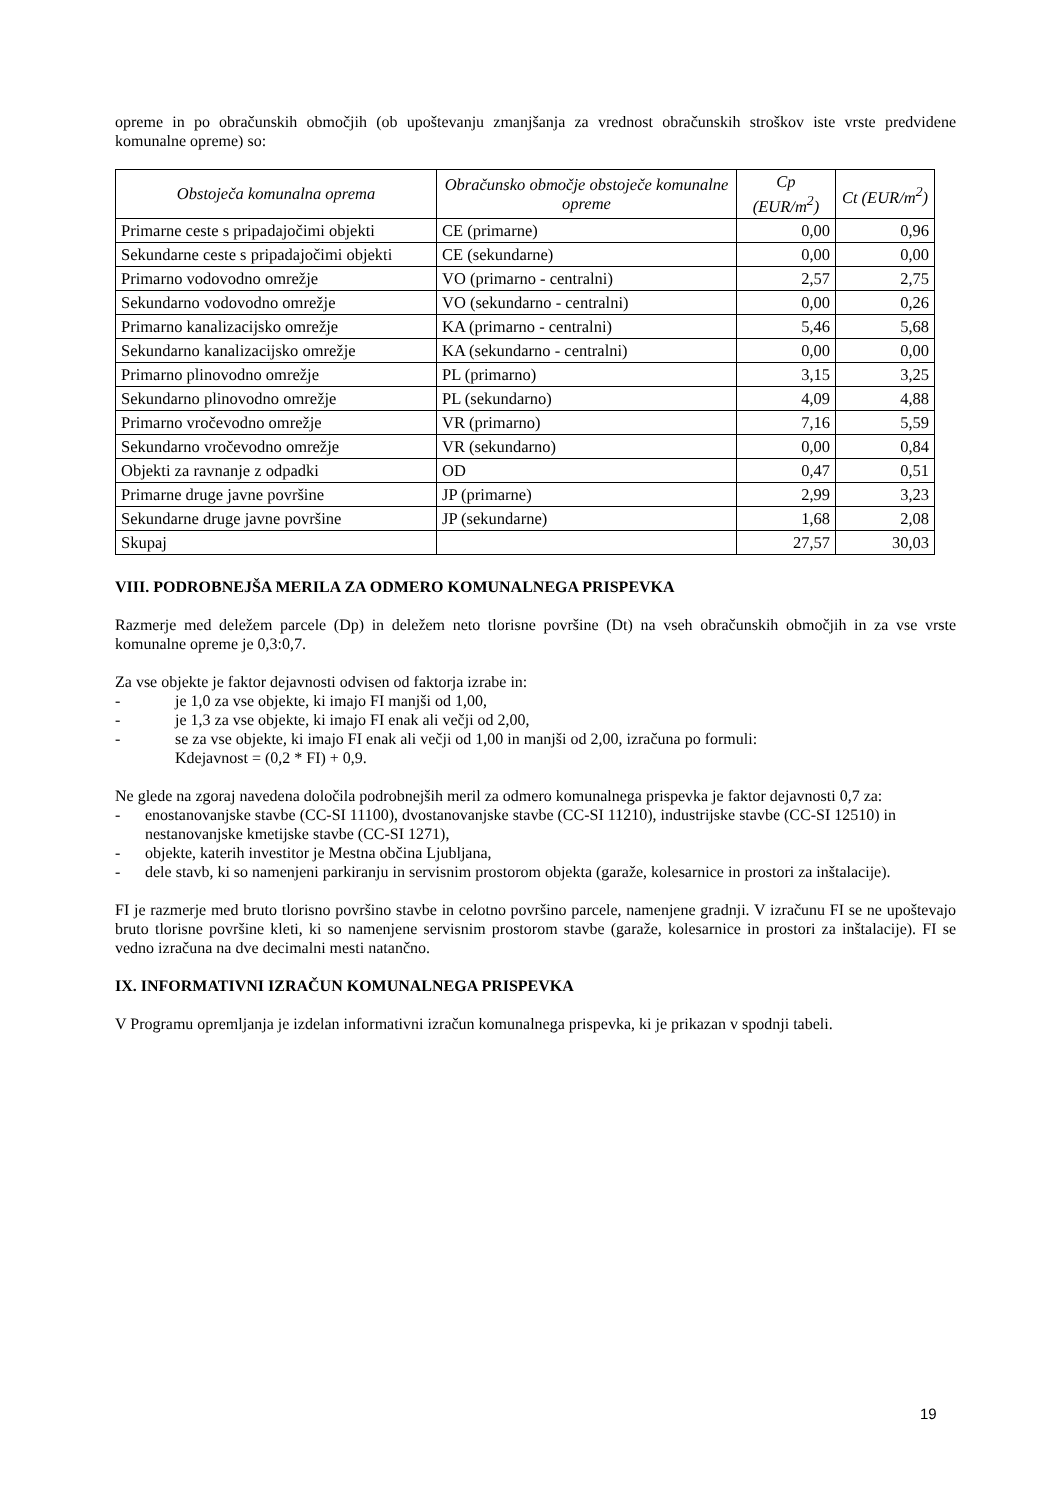opreme in po obračunskih območjih (ob upoštevanju zmanjšanja za vrednost obračunskih stroškov iste vrste predvidene komunalne opreme) so:
| Obstoječa komunalna oprema | Obračunsko območje obstoječe komunalne opreme | Cp (EUR/m<sup>2</sup>) | Ct (EUR/m<sup>2</sup>) |
| --- | --- | --- | --- |
| Primarne ceste s pripadajočimi objekti | CE (primarne) | 0,00 | 0,96 |
| Sekundarne ceste s pripadajočimi objekti | CE (sekundarne) | 0,00 | 0,00 |
| Primarno vodovodno omrežje | VO (primarno - centralni) | 2,57 | 2,75 |
| Sekundarno vodovodno omrežje | VO (sekundarno - centralni) | 0,00 | 0,26 |
| Primarno kanalizacijsko omrežje | KA (primarno - centralni) | 5,46 | 5,68 |
| Sekundarno kanalizacijsko omrežje | KA (sekundarno - centralni) | 0,00 | 0,00 |
| Primarno plinovodno omrežje | PL (primarno) | 3,15 | 3,25 |
| Sekundarno plinovodno omrežje | PL (sekundarno) | 4,09 | 4,88 |
| Primarno vročevodno omrežje | VR (primarno) | 7,16 | 5,59 |
| Sekundarno vročevodno omrežje | VR (sekundarno) | 0,00 | 0,84 |
| Objekti za ravnanje z odpadki | OD | 0,47 | 0,51 |
| Primarne druge javne površine | JP (primarne) | 2,99 | 3,23 |
| Sekundarne druge javne površine | JP (sekundarne) | 1,68 | 2,08 |
| Skupaj | | 27,57 | 30,03 |
VIII. PODROBNEJŠA MERILA ZA ODMERO KOMUNALNEGA PRISPEVKA
Razmerje med deležem parcele (Dp) in deležem neto tlorisne površine (Dt) na vseh obračunskih območjih in za vse vrste komunalne opreme je 0,3:0,7.
Za vse objekte je faktor dejavnosti odvisen od faktorja izrabe in:
- je 1,0 za vse objekte, ki imajo FI manjši od 1,00,
- je 1,3 za vse objekte, ki imajo FI enak ali večji od 2,00,
- se za vse objekte, ki imajo FI enak ali večji od 1,00 in manjši od 2,00, izračuna po formuli:
Kdejavnost = (0,2 * FI) + 0,9.
Ne glede na zgoraj navedena določila podrobnejših meril za odmero komunalnega prispevka je faktor dejavnosti 0,7 za:
- enostanovanjske stavbe (CC-SI 11100), dvostanovanjske stavbe (CC-SI 11210), industrijske stavbe (CC-SI 12510) in nestanovanjske kmetijske stavbe (CC-SI 1271),
- objekte, katerih investitor je Mestna občina Ljubljana,
- dele stavb, ki so namenjeni parkiranju in servisnim prostorom objekta (garaže, kolesarnice in prostori za inštalacije).
FI je razmerje med bruto tlorisno površino stavbe in celotno površino parcele, namenjene gradnji. V izračunu FI se ne upoštevajo bruto tlorisne površine kleti, ki so namenjene servisnim prostorom stavbe (garaže, kolesarnice in prostori za inštalacije). FI se vedno izračuna na dve decimalni mesti natančno.
IX. INFORMATIVNI IZRAČUN KOMUNALNEGA PRISPEVKA
V Programu opremljanja je izdelan informativni izračun komunalnega prispevka, ki je prikazan v spodnji tabeli.
19